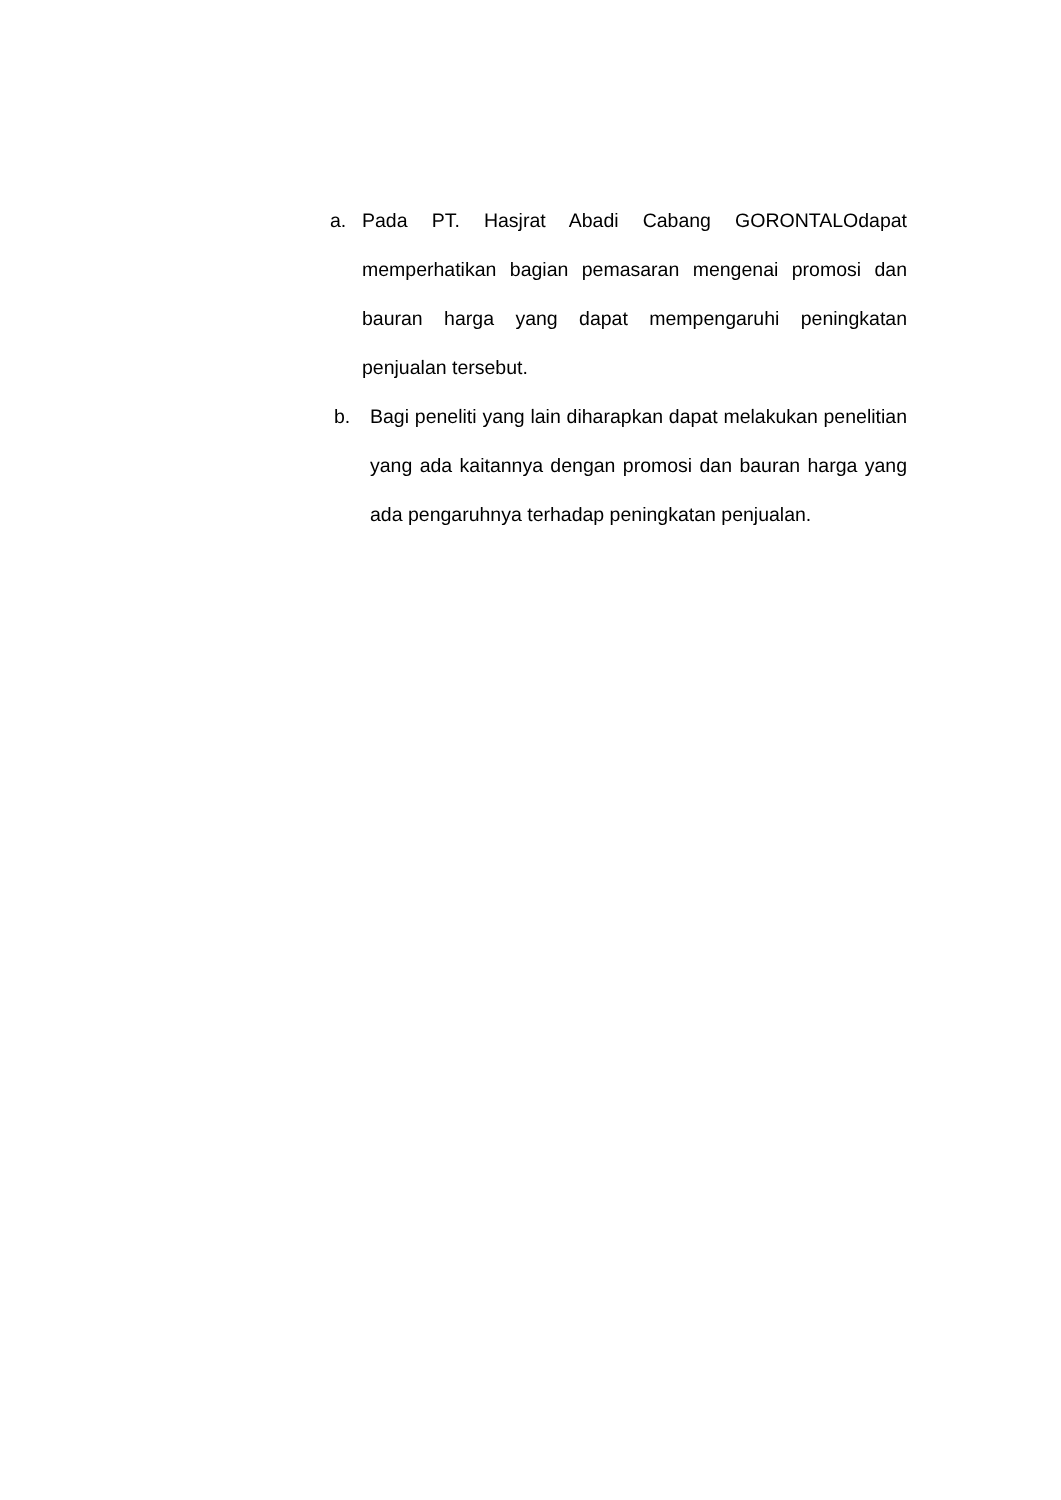a. Pada PT. Hasjrat Abadi Cabang GORONTALOdapat memperhatikan bagian pemasaran mengenai promosi dan bauran harga yang dapat mempengaruhi peningkatan penjualan tersebut.
b. Bagi peneliti yang lain diharapkan dapat melakukan penelitian yang ada kaitannya dengan promosi dan bauran harga yang ada pengaruhnya terhadap peningkatan penjualan.